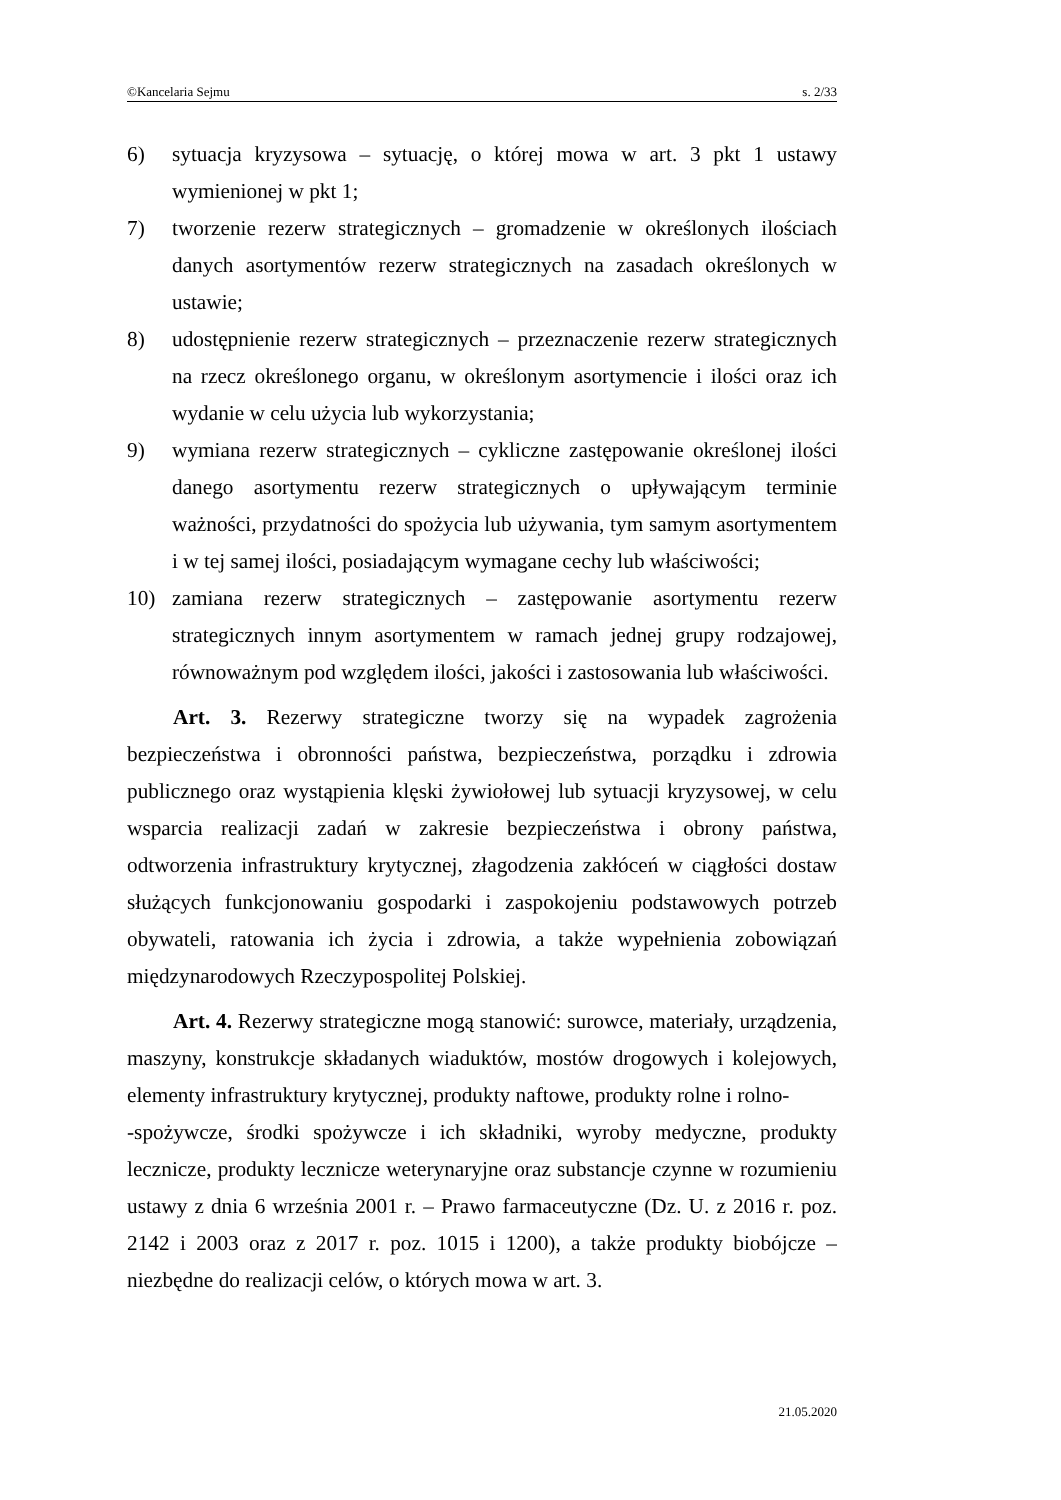©Kancelaria Sejmu s. 2/33
6) sytuacja kryzysowa – sytuację, o której mowa w art. 3 pkt 1 ustawy wymienionej w pkt 1;
7) tworzenie rezerw strategicznych – gromadzenie w określonych ilościach danych asortymentów rezerw strategicznych na zasadach określonych w ustawie;
8) udostępnienie rezerw strategicznych – przeznaczenie rezerw strategicznych na rzecz określonego organu, w określonym asortymencie i ilości oraz ich wydanie w celu użycia lub wykorzystania;
9) wymiana rezerw strategicznych – cykliczne zastępowanie określonej ilości danego asortymentu rezerw strategicznych o upływającym terminie ważności, przydatności do spożycia lub używania, tym samym asortymentem i w tej samej ilości, posiadającym wymagane cechy lub właściwości;
10) zamiana rezerw strategicznych – zastępowanie asortymentu rezerw strategicznych innym asortymentem w ramach jednej grupy rodzajowej, równoważnym pod względem ilości, jakości i zastosowania lub właściwości.
Art. 3. Rezerwy strategiczne tworzy się na wypadek zagrożenia bezpieczeństwa i obronności państwa, bezpieczeństwa, porządku i zdrowia publicznego oraz wystąpienia klęski żywiołowej lub sytuacji kryzysowej, w celu wsparcia realizacji zadań w zakresie bezpieczeństwa i obrony państwa, odtworzenia infrastruktury krytycznej, złagodzenia zakłóceń w ciągłości dostaw służących funkcjonowaniu gospodarki i zaspokojeniu podstawowych potrzeb obywateli, ratowania ich życia i zdrowia, a także wypełnienia zobowiązań międzynarodowych Rzeczypospolitej Polskiej.
Art. 4. Rezerwy strategiczne mogą stanowić: surowce, materiały, urządzenia, maszyny, konstrukcje składanych wiaduktów, mostów drogowych i kolejowych, elementy infrastruktury krytycznej, produkty naftowe, produkty rolne i rolno-
-spożywcze, środki spożywcze i ich składniki, wyroby medyczne, produkty lecznicze, produkty lecznicze weterynaryjne oraz substancje czynne w rozumieniu ustawy z dnia 6 września 2001 r. – Prawo farmaceutyczne (Dz. U. z 2016 r. poz. 2142 i 2003 oraz z 2017 r. poz. 1015 i 1200), a także produkty biobójcze – niezbędne do realizacji celów, o których mowa w art. 3.
21.05.2020